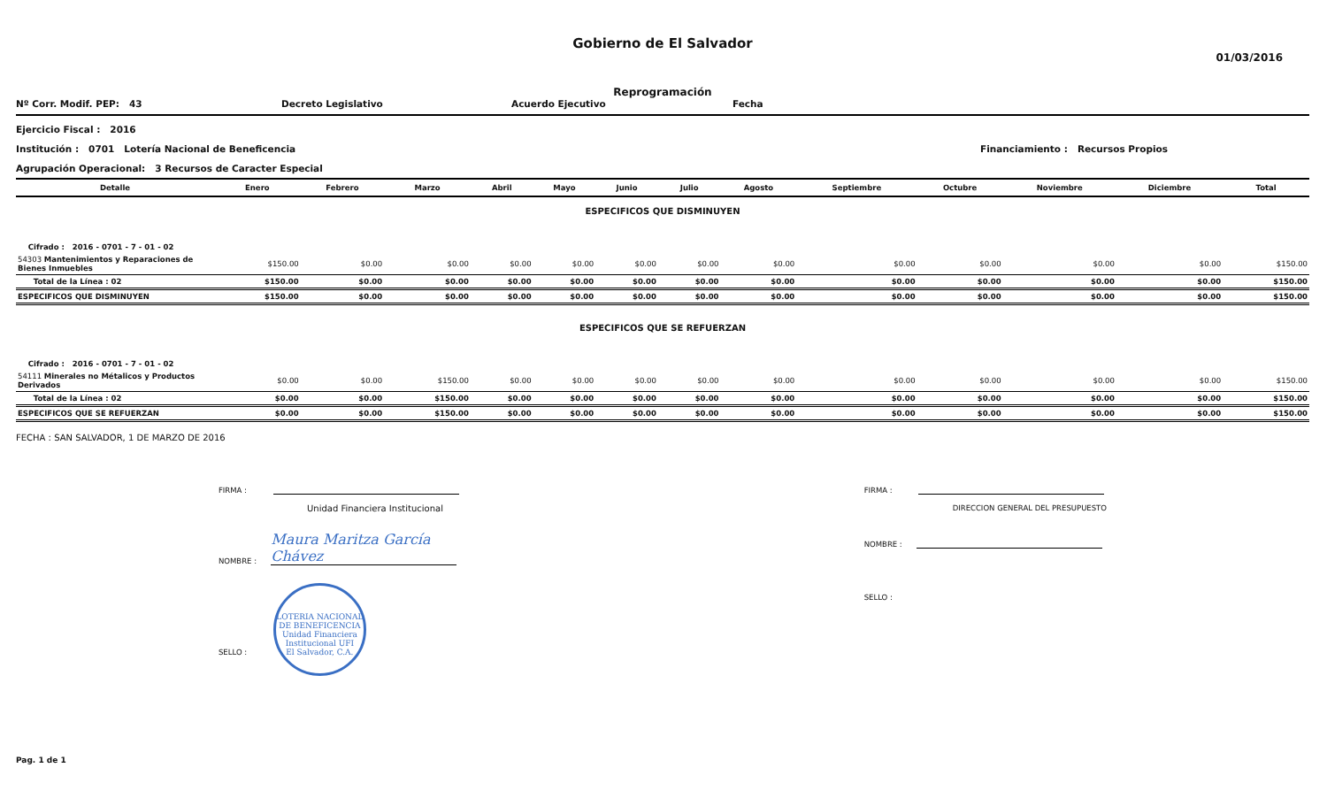Gobierno de El Salvador
01/03/2016
Reprogramación
Nº Corr. Modif. PEP: 43 Decreto Legislativo Acuerdo Ejecutivo Fecha
Ejercicio Fiscal : 2016
Institución : 0701 Lotería Nacional de Beneficencia Financiamiento : Recursos Propios
Agrupación Operacional: 3 Recursos de Caracter Especial
| Detalle | Enero | Febrero | Marzo | Abril | Mayo | Junio | Julio | Agosto | Septiembre | Octubre | Noviembre | Diciembre | Total |
| --- | --- | --- | --- | --- | --- | --- | --- | --- | --- | --- | --- | --- | --- |
| ESPECIFICOS QUE DISMINUYEN | | | | | | | | | | | | | |
| Cifrado : 2016 - 0701 - 7 - 01 - 02 | | | | | | | | | | | | | |
| 54303 Mantenimientos y Reparaciones de Bienes Inmuebles | $150.00 | $0.00 | $0.00 | $0.00 | $0.00 | $0.00 | $0.00 | $0.00 | $0.00 | $0.00 | $0.00 | $0.00 | $150.00 |
| Total de la Línea : 02 | $150.00 | $0.00 | $0.00 | $0.00 | $0.00 | $0.00 | $0.00 | $0.00 | $0.00 | $0.00 | $0.00 | $0.00 | $150.00 |
| ESPECIFICOS QUE DISMINUYEN | $150.00 | $0.00 | $0.00 | $0.00 | $0.00 | $0.00 | $0.00 | $0.00 | $0.00 | $0.00 | $0.00 | $0.00 | $150.00 |
| ESPECIFICOS QUE SE REFUERZAN | | | | | | | | | | | | | |
| Cifrado : 2016 - 0701 - 7 - 01 - 02 | | | | | | | | | | | | | |
| 54111 Minerales no Métalicos y Productos Derivados | $0.00 | $0.00 | $150.00 | $0.00 | $0.00 | $0.00 | $0.00 | $0.00 | $0.00 | $0.00 | $0.00 | $0.00 | $150.00 |
| Total de la Línea : 02 | $0.00 | $0.00 | $150.00 | $0.00 | $0.00 | $0.00 | $0.00 | $0.00 | $0.00 | $0.00 | $0.00 | $0.00 | $150.00 |
| ESPECIFICOS QUE SE REFUERZAN | $0.00 | $0.00 | $150.00 | $0.00 | $0.00 | $0.00 | $0.00 | $0.00 | $0.00 | $0.00 | $0.00 | $0.00 | $150.00 |
FECHA : SAN SALVADOR, 1 DE MARZO DE 2016
FIRMA :
Unidad Financiera Institucional
NOMBRE : Maura Maritza García Chávez
SELLO : LOTERIA NACIONAL DE BENEFICENCIA
Unidad Financiera Institucional UFI
El Salvador, C.A.
FIRMA :
DIRECCION GENERAL DEL PRESUPUESTO
NOMBRE :
SELLO :
Pag. 1 de 1